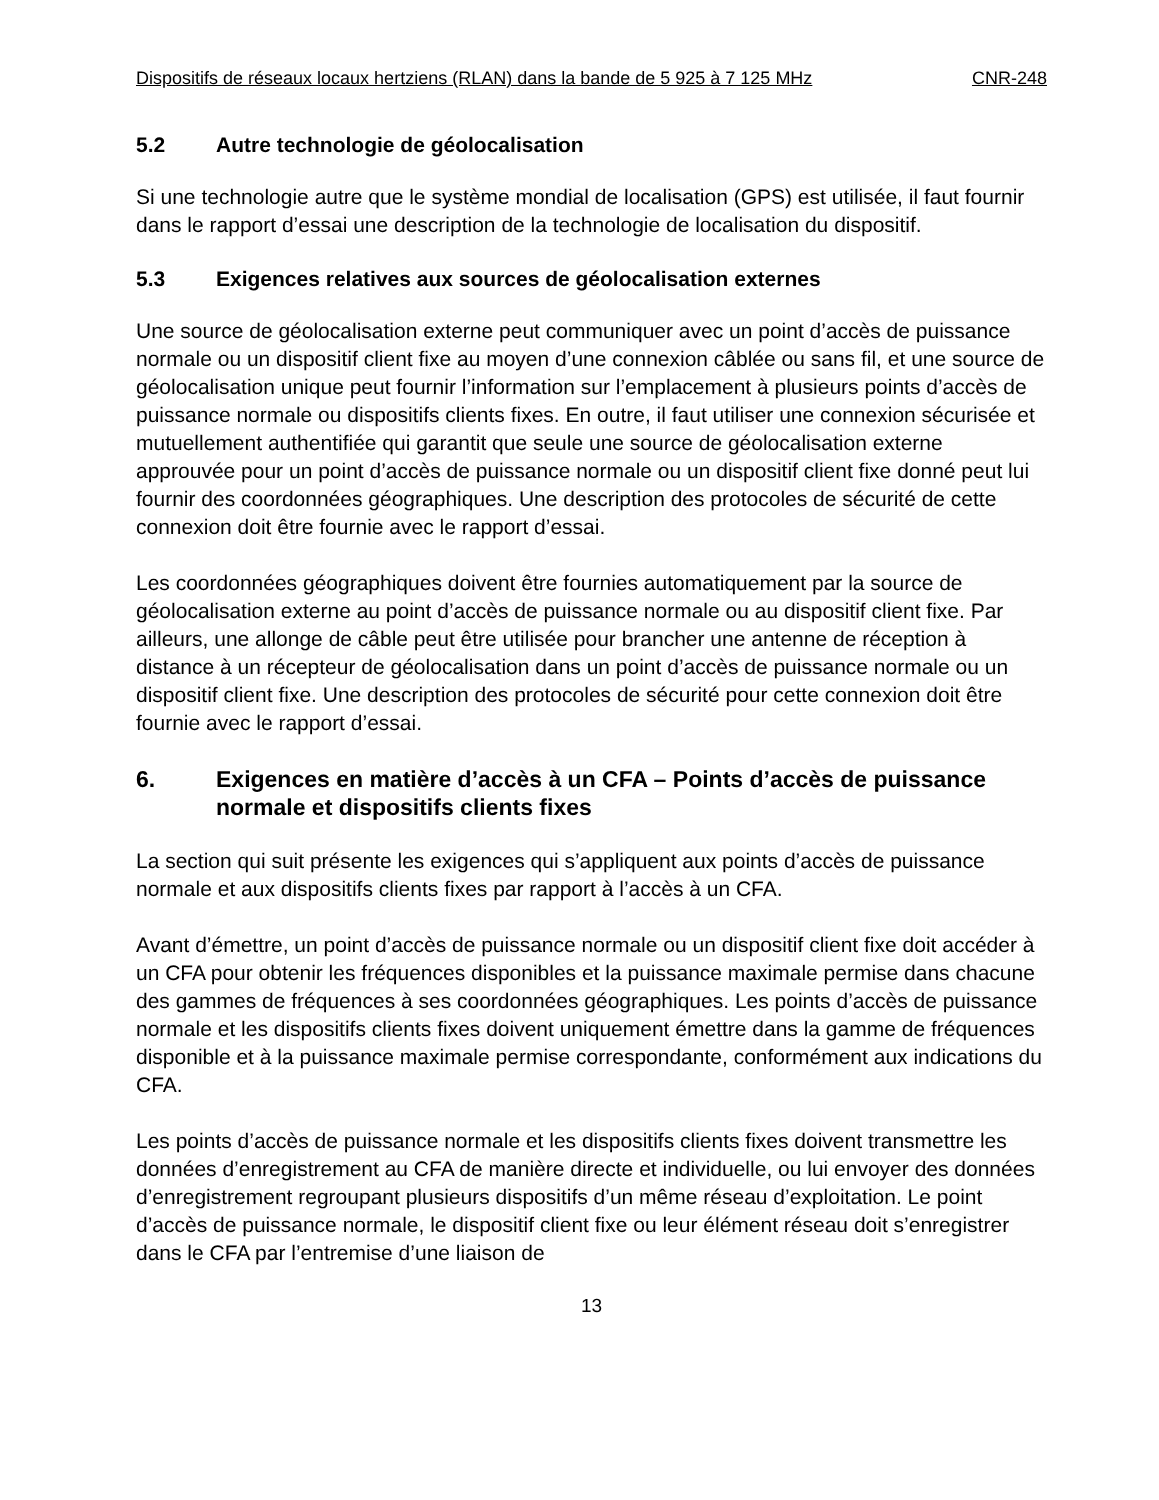Dispositifs de réseaux locaux hertziens (RLAN) dans la bande de 5 925 à 7 125 MHz CNR-248
5.2 Autre technologie de géolocalisation
Si une technologie autre que le système mondial de localisation (GPS) est utilisée, il faut fournir dans le rapport d’essai une description de la technologie de localisation du dispositif.
5.3 Exigences relatives aux sources de géolocalisation externes
Une source de géolocalisation externe peut communiquer avec un point d’accès de puissance normale ou un dispositif client fixe au moyen d’une connexion câblée ou sans fil, et une source de géolocalisation unique peut fournir l’information sur l’emplacement à plusieurs points d’accès de puissance normale ou dispositifs clients fixes. En outre, il faut utiliser une connexion sécurisée et mutuellement authentifiée qui garantit que seule une source de géolocalisation externe approuvée pour un point d’accès de puissance normale ou un dispositif client fixe donné peut lui fournir des coordonnées géographiques. Une description des protocoles de sécurité de cette connexion doit être fournie avec le rapport d’essai.
Les coordonnées géographiques doivent être fournies automatiquement par la source de géolocalisation externe au point d’accès de puissance normale ou au dispositif client fixe. Par ailleurs, une allonge de câble peut être utilisée pour brancher une antenne de réception à distance à un récepteur de géolocalisation dans un point d’accès de puissance normale ou un dispositif client fixe. Une description des protocoles de sécurité pour cette connexion doit être fournie avec le rapport d’essai.
6. Exigences en matière d’accès à un CFA – Points d’accès de puissance normale et dispositifs clients fixes
La section qui suit présente les exigences qui s’appliquent aux points d’accès de puissance normale et aux dispositifs clients fixes par rapport à l’accès à un CFA.
Avant d’émettre, un point d’accès de puissance normale ou un dispositif client fixe doit accéder à un CFA pour obtenir les fréquences disponibles et la puissance maximale permise dans chacune des gammes de fréquences à ses coordonnées géographiques. Les points d’accès de puissance normale et les dispositifs clients fixes doivent uniquement émettre dans la gamme de fréquences disponible et à la puissance maximale permise correspondante, conformément aux indications du CFA.
Les points d’accès de puissance normale et les dispositifs clients fixes doivent transmettre les données d’enregistrement au CFA de manière directe et individuelle, ou lui envoyer des données d’enregistrement regroupant plusieurs dispositifs d’un même réseau d’exploitation. Le point d’accès de puissance normale, le dispositif client fixe ou leur élément réseau doit s’enregistrer dans le CFA par l’entremise d’une liaison de
13